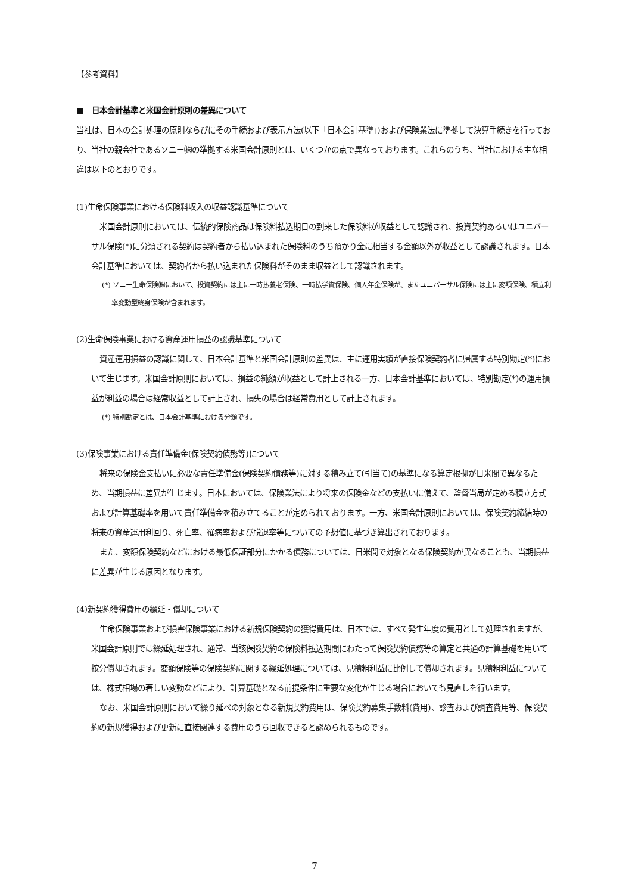【参考資料】
■　日本会計基準と米国会計原則の差異について
当社は、日本の会計処理の原則ならびにその手続および表示方法(以下「日本会計基準」)および保険業法に準拠して決算手続きを行っており、当社の親会社であるソニー㈱の準拠する米国会計原則とは、いくつかの点で異なっております。これらのうち、当社における主な相違は以下のとおりです。
(1)生命保険事業における保険料収入の収益認識基準について
米国会計原則においては、伝統的保険商品は保険料払込期日の到来した保険料が収益として認識され、投資契約あるいはユニバーサル保険(*)に分類される契約は契約者から払い込まれた保険料のうち預かり金に相当する金額以外が収益として認識されます。日本会計基準においては、契約者から払い込まれた保険料がそのまま収益として認識されます。
(*) ソニー生命保険㈱において、投資契約には主に一時払養老保険、一時払学資保険、個人年金保険が、またユニバーサル保険には主に変額保険、積立利率変動型終身保険が含まれます。
(2)生命保険事業における資産運用損益の認識基準について
資産運用損益の認識に関して、日本会計基準と米国会計原則の差異は、主に運用実績が直接保険契約者に帰属する特別勘定(*)において生じます。米国会計原則においては、損益の純額が収益として計上される一方、日本会計基準においては、特別勘定(*)の運用損益が利益の場合は経常収益として計上され、損失の場合は経常費用として計上されます。
(*) 特別勘定とは、日本会計基準における分類です。
(3)保険事業における責任準備金(保険契約債務等)について
将来の保険金支払いに必要な責任準備金(保険契約債務等)に対する積み立て(引当て)の基準になる算定根拠が日米間で異なるため、当期損益に差異が生じます。日本においては、保険業法により将来の保険金などの支払いに備えて、監督当局が定める積立方式および計算基礎率を用いて責任準備金を積み立てることが定められております。一方、米国会計原則においては、保険契約締結時の将来の資産運用利回り、死亡率、罹病率および脱退率等についての予想値に基づき算出されております。
また、変額保険契約などにおける最低保証部分にかかる債務については、日米間で対象となる保険契約が異なることも、当期損益に差異が生じる原因となります。
(4)新契約獲得費用の繰延・償却について
生命保険事業および損害保険事業における新規保険契約の獲得費用は、日本では、すべて発生年度の費用として処理されますが、米国会計原則では繰延処理され、通常、当該保険契約の保険料払込期間にわたって保険契約債務等の算定と共通の計算基礎を用いて按分償却されます。変額保険等の保険契約に関する繰延処理については、見積粗利益に比例して償却されます。見積粗利益については、株式相場の著しい変動などにより、計算基礎となる前提条件に重要な変化が生じる場合においても見直しを行います。
なお、米国会計原則において繰り延べの対象となる新規契約費用は、保険契約募集手数料(費用)、診査および調査費用等、保険契約の新規獲得および更新に直接関連する費用のうち回収できると認められるものです。
7